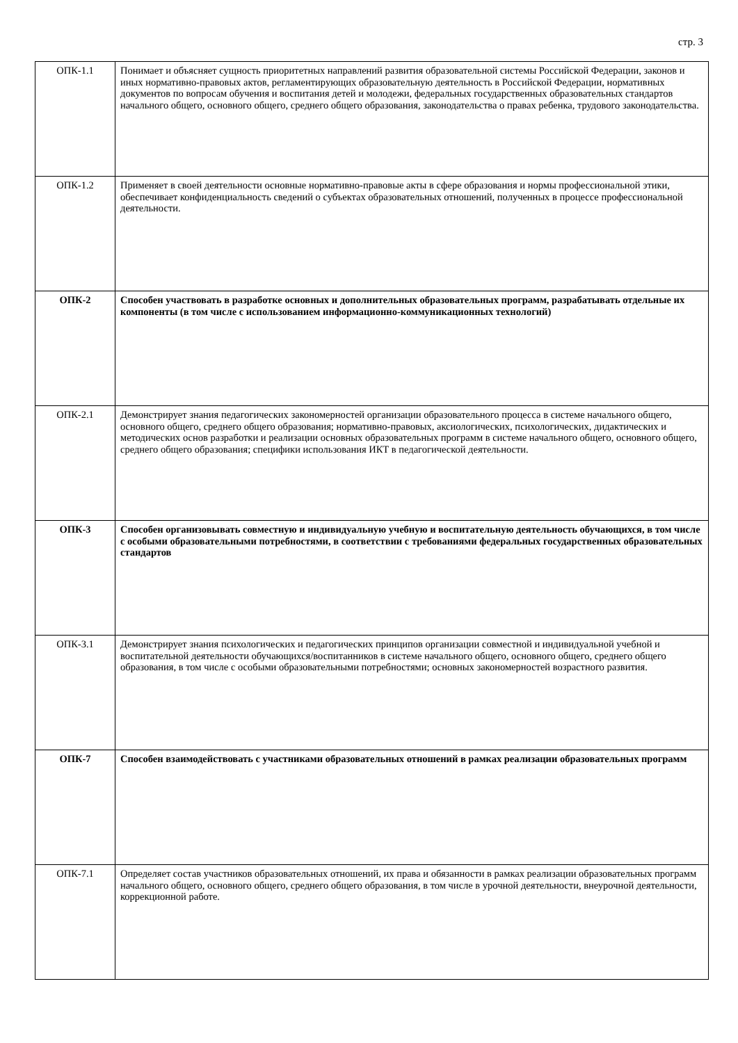стр. 3
| ОПК-1.1 | Понимает и объясняет сущность приоритетных направлений развития образовательной системы Российской Федерации, законов и иных нормативно-правовых актов, регламентирующих образовательную деятельность в Российской Федерации, нормативных документов по вопросам обучения и воспитания детей и молодежи, федеральных государственных образовательных стандартов начального общего, основного общего, среднего общего образования, законодательства о правах ребенка, трудового законодательства. |
| ОПК-1.2 | Применяет в своей деятельности основные нормативно-правовые акты в сфере образования и нормы профессиональной этики, обеспечивает конфиденциальность сведений о субъектах образовательных отношений, полученных в процессе профессиональной деятельности. |
| ОПК-2 | Способен участвовать в разработке основных и дополнительных образовательных программ, разрабатывать отдельные их компоненты (в том числе с использованием информационно-коммуникационных технологий) |
| ОПК-2.1 | Демонстрирует знания педагогических закономерностей организации образовательного процесса в системе начального общего, основного общего, среднего общего образования; нормативно-правовых, аксиологических, психологических, дидактических и методических основ разработки и реализации основных образовательных программ в системе начального общего, основного общего, среднего общего образования; специфики использования ИКТ в педагогической деятельности. |
| ОПК-3 | Способен организовывать совместную и индивидуальную учебную и воспитательную деятельность обучающихся, в том числе с особыми образовательными потребностями, в соответствии с требованиями федеральных государственных образовательных стандартов |
| ОПК-3.1 | Демонстрирует знания психологических и педагогических принципов организации совместной и индивидуальной учебной и воспитательной деятельности обучающихся/воспитанников в системе начального общего, основного общего, среднего общего образования, в том числе с особыми образовательными потребностями; основных закономерностей возрастного развития. |
| ОПК-7 | Способен взаимодействовать с участниками образовательных отношений в рамках реализации образовательных программ |
| ОПК-7.1 | Определяет состав участников образовательных отношений, их права и обязанности в рамках реализации образовательных программ начального общего, основного общего, среднего общего образования, в том числе в урочной деятельности, внеурочной деятельности, коррекционной работе. |